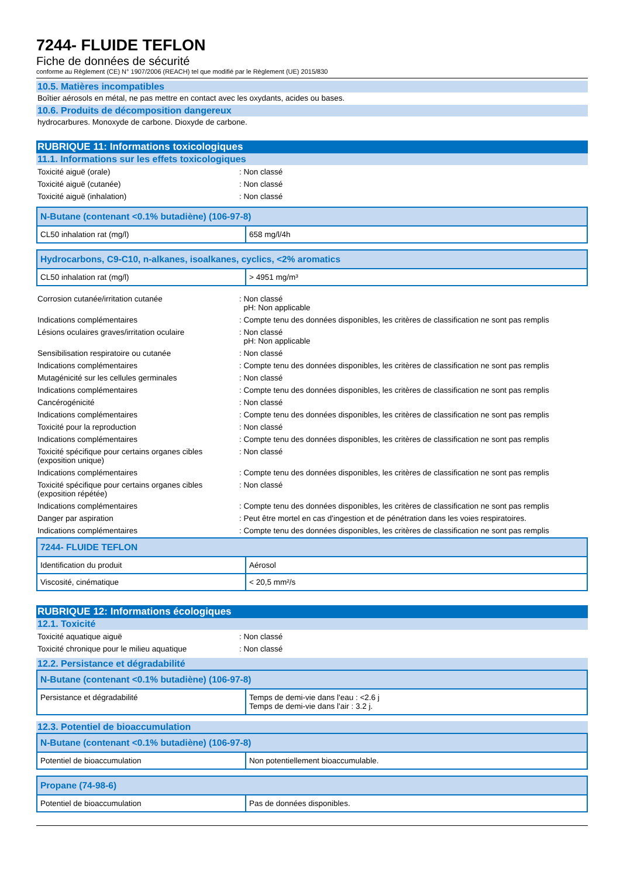7244- FLUIDE TEFLON
Fiche de données de sécurité
conforme au Règlement (CE) N° 1907/2006 (REACH) tel que modifié par le Règlement (UE) 2015/830
10.5. Matières incompatibles
Boîtier aérosols en métal, ne pas mettre en contact avec les oxydants, acides ou bases.
10.6. Produits de décomposition dangereux
hydrocarbures. Monoxyde de carbone. Dioxyde de carbone.
RUBRIQUE 11: Informations toxicologiques
11.1. Informations sur les effets toxicologiques
Toxicité aiguë (orale)
: Non classé
Toxicité aiguë (cutanée)
: Non classé
Toxicité aiguë (inhalation)
: Non classé
| N-Butane (contenant <0.1% butadiène) (106-97-8) | |
| --- | --- |
| CL50 inhalation rat (mg/l) | 658 mg/l/4h |
| Hydrocarbons, C9-C10, n-alkanes, isoalkanes, cyclics, <2% aromatics | |
| --- | --- |
| CL50 inhalation rat (mg/l) | > 4951 mg/m³ |
Corrosion cutanée/irritation cutanée
: Non classé
pH: Non applicable
Indications complémentaires
: Compte tenu des données disponibles, les critères de classification ne sont pas remplis
Lésions oculaires graves/irritation oculaire
: Non classé
pH: Non applicable
Sensibilisation respiratoire ou cutanée
: Non classé
Indications complémentaires
: Compte tenu des données disponibles, les critères de classification ne sont pas remplis
Mutagénicité sur les cellules germinales
: Non classé
Indications complémentaires
: Compte tenu des données disponibles, les critères de classification ne sont pas remplis
Cancérogénicité
: Non classé
Indications complémentaires
: Compte tenu des données disponibles, les critères de classification ne sont pas remplis
Toxicité pour la reproduction
: Non classé
Indications complémentaires
: Compte tenu des données disponibles, les critères de classification ne sont pas remplis
Toxicité spécifique pour certains organes cibles (exposition unique)
: Non classé
Indications complémentaires
: Compte tenu des données disponibles, les critères de classification ne sont pas remplis
Toxicité spécifique pour certains organes cibles (exposition répétée)
: Non classé
Indications complémentaires
: Compte tenu des données disponibles, les critères de classification ne sont pas remplis
Danger par aspiration
: Peut être mortel en cas d'ingestion et de pénétration dans les voies respiratoires.
Indications complémentaires
: Compte tenu des données disponibles, les critères de classification ne sont pas remplis
| 7244- FLUIDE TEFLON | |
| --- | --- |
| Identification du produit | Aérosol |
| Viscosité, cinématique | < 20,5 mm²/s |
RUBRIQUE 12: Informations écologiques
12.1. Toxicité
Toxicité aquatique aiguë
: Non classé
Toxicité chronique pour le milieu aquatique
: Non classé
12.2. Persistance et dégradabilité
| N-Butane (contenant <0.1% butadiène) (106-97-8) | |
| --- | --- |
| Persistance et dégradabilité | Temps de demi-vie dans l'eau : <2.6 j Temps de demi-vie dans l'air : 3.2 j. |
12.3. Potentiel de bioaccumulation
| N-Butane (contenant <0.1% butadiène) (106-97-8) | |
| --- | --- |
| Potentiel de bioaccumulation | Non potentiellement bioaccumulable. |
| Propane (74-98-6) | |
| --- | --- |
| Potentiel de bioaccumulation | Pas de données disponibles. |